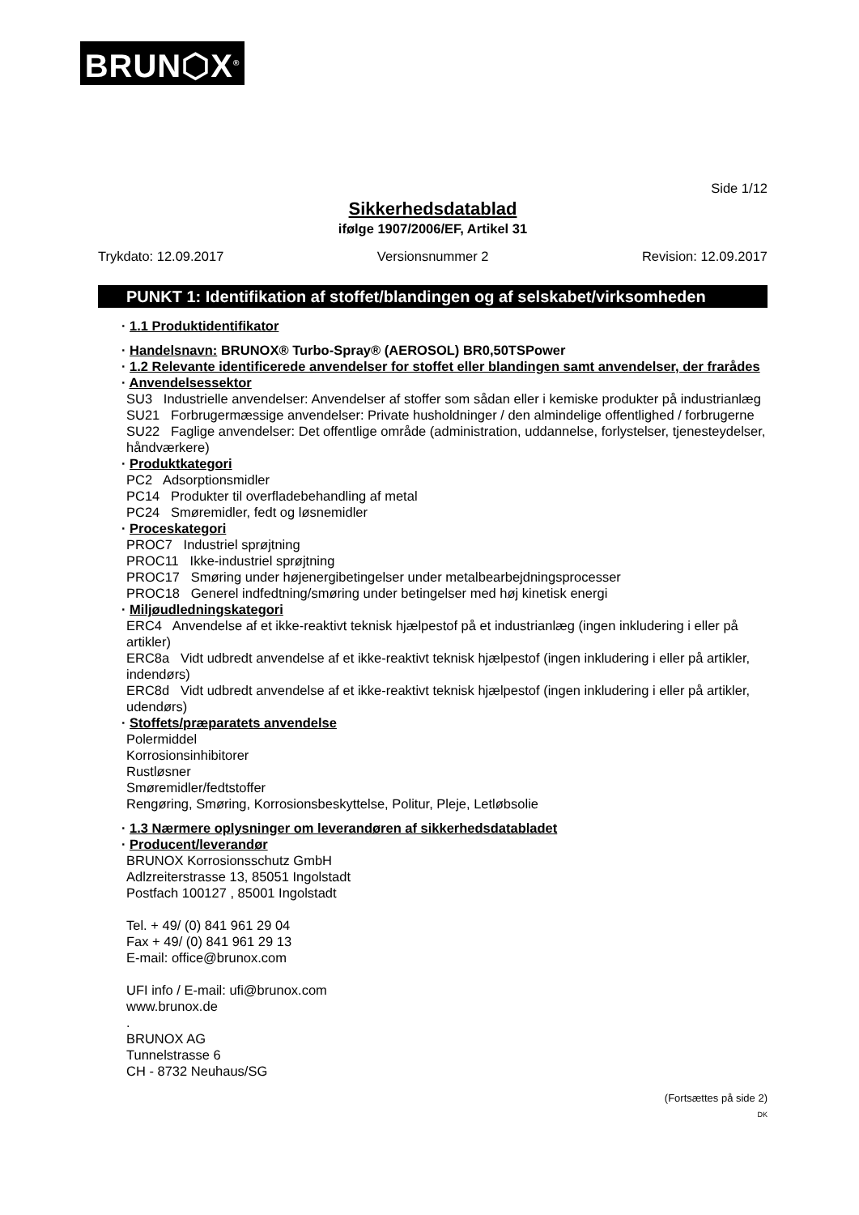BRUN⬡X<sup>®</sup>
Side 1/12
Sikkerhedsdatablad
ifølge 1907/2006/EF, Artikel 31
Trykdato: 12.09.2017 Versionsnummer 2 Revision: 12.09.2017
PUNKT 1: Identifikation af stoffet/blandingen og af selskabet/virksomheden
· 1.1 Produktidentifikator
· Handelsnavn: BRUNOX® Turbo-Spray® (AEROSOL) BR0,50TSPower
· 1.2 Relevante identificerede anvendelser for stoffet eller blandingen samt anvendelser, der frarådes
· Anvendelsessektor
SU3 Industrielle anvendelser: Anvendelser af stoffer som sådan eller i kemiske produkter på industrianlæg
SU21 Forbrugermæssige anvendelser: Private husholdninger / den almindelige offentlighed / forbrugerne
SU22 Faglige anvendelser: Det offentlige område (administration, uddannelse, forlystelser, tjenesteydelser, håndværkere)
· Produktkategori
PC2 Adsorptionsmidler
PC14 Produkter til overfladebehandling af metal
PC24 Smøremidler, fedt og løsnemidler
· Proceskategori
PROC7 Industriel sprøjtning
PROC11 Ikke-industriel sprøjtning
PROC17 Smøring under højenergibetingelser under metalbearbejdningsprocesser
PROC18 Generel indfedtning/smøring under betingelser med høj kinetisk energi
· Miljøudledningskategori
ERC4 Anvendelse af et ikke-reaktivt teknisk hjælpestof på et industrianlæg (ingen inkludering i eller på artikler)
ERC8a Vidt udbredt anvendelse af et ikke-reaktivt teknisk hjælpestof (ingen inkludering i eller på artikler, indendørs)
ERC8d Vidt udbredt anvendelse af et ikke-reaktivt teknisk hjælpestof (ingen inkludering i eller på artikler, udendørs)
· Stoffets/præparatets anvendelse
Polermiddel
Korrosionsinhibitorer
Rustløsner
Smøremidler/fedtstoffer
Rengøring, Smøring, Korrosionsbeskyttelse, Politur, Pleje, Letløbsolie
· 1.3 Nærmere oplysninger om leverandøren af sikkerhedsdatabladet
· Producent/leverandør
BRUNOX Korrosionsschutz GmbH
Adlzreiterstrasse 13, 85051 Ingolstadt
Postfach 100127 , 85001 Ingolstadt
Tel. + 49/ (0) 841 961 29 04
Fax + 49/ (0) 841 961 29 13
E-mail: office@brunox.com
UFI info / E-mail: ufi@brunox.com
www.brunox.de
.
BRUNOX AG
Tunnelstrasse 6
CH - 8732 Neuhaus/SG
(Fortsættes på side 2)
DK